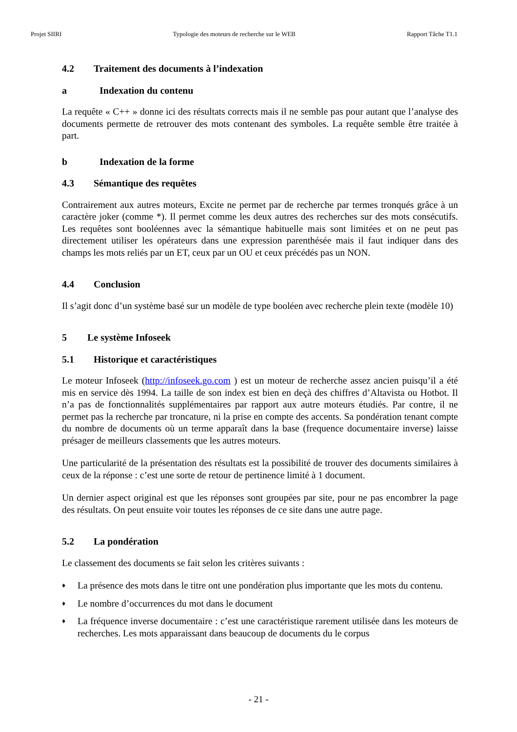Projet SIIRI Typologie des moteurs de recherche sur le WEB Rapport Tâche T1.1
4.2 Traitement des documents à l’indexation
a Indexation du contenu
La requête « C++ » donne ici des résultats corrects mais il ne semble pas pour autant que l’analyse des documents permette de retrouver des mots contenant des symboles. La requête semble être traitée à part.
b Indexation de la forme
4.3 Sémantique des requêtes
Contrairement aux autres moteurs, Excite ne permet par de recherche par termes tronqués grâce à un caractère joker (comme *). Il permet comme les deux autres des recherches sur des mots consécutifs. Les requêtes sont booléennes avec la sémantique habituelle mais sont limitées et on ne peut pas directement utiliser les opérateurs dans une expression parenthésée mais il faut indiquer dans des champs les mots reliés par un ET, ceux par un OU et ceux précédés pas un NON.
4.4 Conclusion
Il s’agit donc d’un système basé sur un modèle de type booléen avec recherche plein texte (modèle 10)
5 Le système Infoseek
5.1 Historique et caractéristiques
Le moteur Infoseek (http://infoseek.go.com ) est un moteur de recherche assez ancien puisqu’il a été mis en service dès 1994. La taille de son index est bien en deçà des chiffres d’Altavista ou Hotbot. Il n’a pas de fonctionnalités supplémentaires par rapport aux autre moteurs étudiés. Par contre, il ne permet pas la recherche par troncature, ni la prise en compte des accents. Sa pondération tenant compte du nombre de documents où un terme apparaît dans la base (frequence documentaire inverse) laisse présager de meilleurs classements que les autres moteurs.
Une particularité de la présentation des résultats est la possibilité de trouver des documents similaires à ceux de la réponse : c’est une sorte de retour de pertinence limité à 1 document.
Un dernier aspect original est que les réponses sont groupées par site, pour ne pas encombrer la page des résultats. On peut ensuite voir toutes les réponses de ce site dans une autre page.
5.2 La pondération
Le classement des documents se fait selon les critères suivants :
♦ La présence des mots dans le titre ont une pondération plus importante que les mots du contenu.
♦ Le nombre d’occurrences du mot dans le document
♦ La fréquence inverse documentaire : c’est une caractéristique rarement utilisée dans les moteurs de recherches. Les mots apparaissant dans beaucoup de documents du le corpus
- 21 -